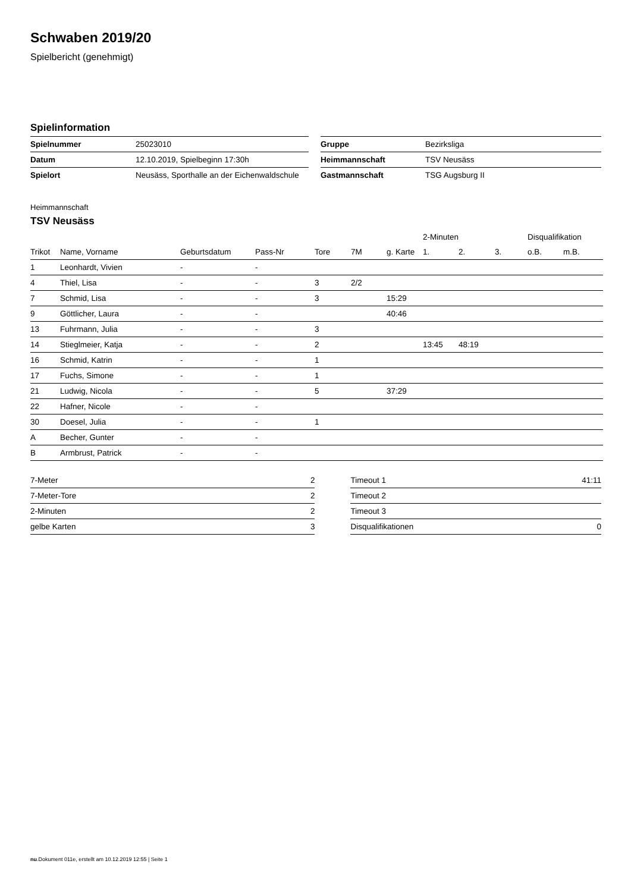Schwaben 2019/20
Spielbericht (genehmigt)
Spielinformation
| Spielnummer | 25023010 |
| Datum | 12.10.2019, Spielbeginn 17:30h |
| Spielort | Neusäss, Sporthalle an der Eichenwaldschule |
| Gruppe | Bezirksliga |
| Heimmannschaft | TSV Neusäss |
| Gastmannschaft | TSG Augsburg II |
Heimmannschaft
TSV Neusäss
| | | | | | | | 2-Minuten | | | Disqualifikation | |
| Trikot | Name, Vorname | Geburtsdatum | Pass-Nr | Tore | 7M | g. Karte | 1. | 2. | 3. | o.B. | m.B. |
| 1 | Leonhardt, Vivien | - | - | | | | | | | | |
| 4 | Thiel, Lisa | - | - | 3 | 2/2 | | | | | | |
| 7 | Schmid, Lisa | - | - | 3 | | 15:29 | | | | | |
| 9 | Göttlicher, Laura | - | - | | | 40:46 | | | | | |
| 13 | Fuhrmann, Julia | - | - | 3 | | | | | | | |
| 14 | Stieglmeier, Katja | - | - | 2 | | | 13:45 | 48:19 | | | |
| 16 | Schmid, Katrin | - | - | 1 | | | | | | | |
| 17 | Fuchs, Simone | - | - | 1 | | | | | | | |
| 21 | Ludwig, Nicola | - | - | 5 | | 37:29 | | | | | |
| 22 | Hafner, Nicole | - | - | | | | | | | | |
| 30 | Doesel, Julia | - | - | 1 | | | | | | | |
| A | Becher, Gunter | - | - | | | | | | | | |
| B | Armbrust, Patrick | - | - | | | | | | | | |
| 7-Meter | 2 |
| 7-Meter-Tore | 2 |
| 2-Minuten | 2 |
| gelbe Karten | 3 |
| Timeout 1 | 41:11 |
| Timeout 2 | |
| Timeout 3 | |
| Disqualifikationen | 0 |
nu.Dokument 011e, erstellt am 10.12.2019 12:55 | Seite 1